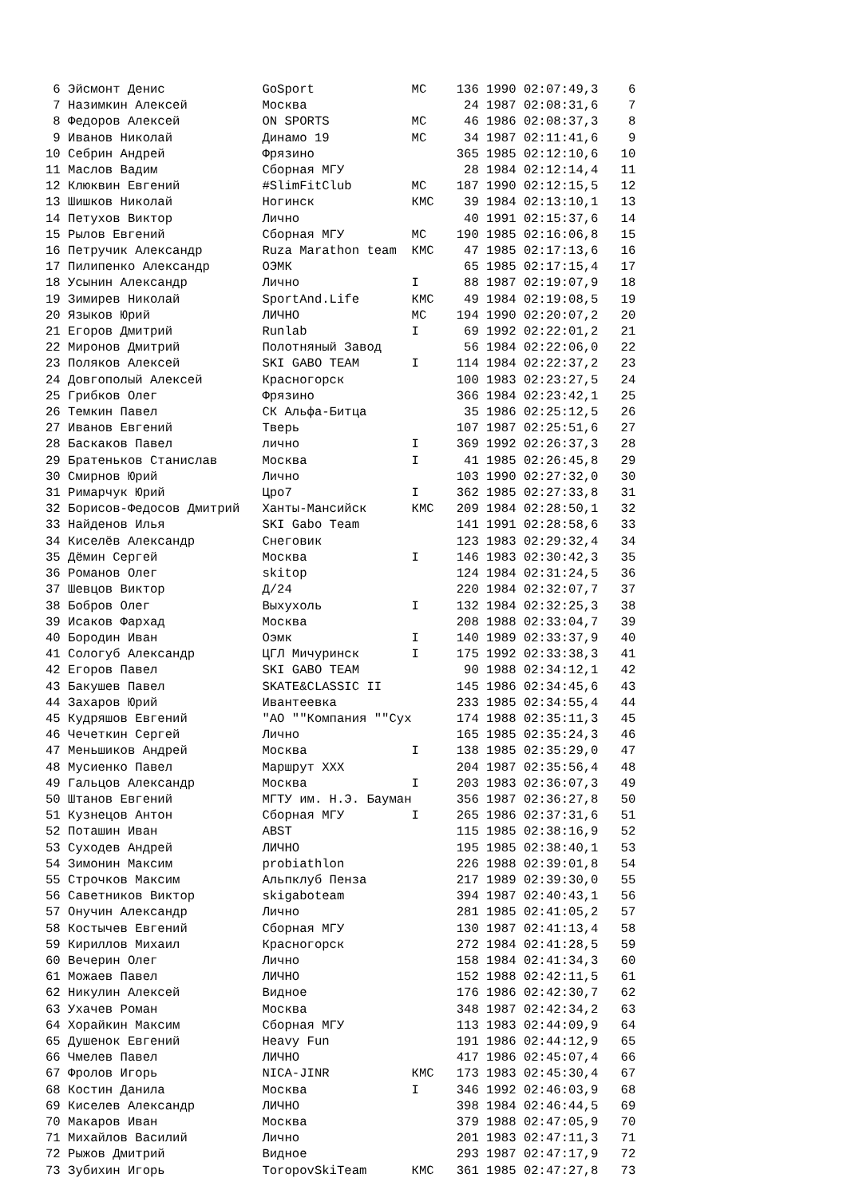6 Эйсмонт Денис             GoSport             МС    136 1990 02:07:49,3    6
 7 Назимкин Алексей          Москва                     24 1987 02:08:31,6    7
 8 Федоров Алексей           ON SPORTS           МС     46 1986 02:08:37,3    8
 9 Иванов Николай            Динамо 19           МС     34 1987 02:11:41,6    9
10 Себрин Андрей             Фрязино                   365 1985 02:12:10,6   10
11 Маслов Вадим              Сборная МГУ                28 1984 02:12:14,4   11
12 Клюквин Евгений           #SlimFitClub        МС    187 1990 02:12:15,5   12
13 Шишков Николай            Ногинск             КМС    39 1984 02:13:10,1   13
14 Петухов Виктор            Лично                      40 1991 02:15:37,6   14
15 Рылов Евгений             Сборная МГУ         МС    190 1985 02:16:06,8   15
16 Петручик Александр        Ruza Marathon team  КМС    47 1985 02:17:13,6   16
17 Пилипенко Александр       ОЭМК                       65 1985 02:17:15,4   17
18 Усынин Александр          Лично               I      88 1987 02:19:07,9   18
19 Зимирев Николай           SportAnd.Life       КМС    49 1984 02:19:08,5   19
20 Языков Юрий               ЛИЧНО               МС    194 1990 02:20:07,2   20
21 Егоров Дмитрий            Runlab              I      69 1992 02:22:01,2   21
22 Миронов Дмитрий           Полотняный Завод           56 1984 02:22:06,0   22
23 Поляков Алексей           SKI GABO TEAM       I     114 1984 02:22:37,2   23
24 Довгополый Алексей        Красногорск               100 1983 02:23:27,5   24
25 Грибков Олег              Фрязино                   366 1984 02:23:42,1   25
26 Темкин Павел              СК Альфа-Битца             35 1986 02:25:12,5   26
27 Иванов Евгений            Тверь                     107 1987 02:25:51,6   27
28 Баскаков Павел            лично               I     369 1992 02:26:37,3   28
29 Братеньков Станислав      Москва              I      41 1985 02:26:45,8   29
30 Смирнов Юрий              Лично                     103 1990 02:27:32,0   30
31 Римарчук Юрий             Цро7                I     362 1985 02:27:33,8   31
32 Борисов-Федосов Дмитрий   Ханты-Мансийск      КМС   209 1984 02:28:50,1   32
33 Найденов Илья             SKI Gabo Team             141 1991 02:28:58,6   33
34 Киселёв Александр         Снеговик                  123 1983 02:29:32,4   34
35 Дёмин Сергей              Москва              I     146 1983 02:30:42,3   35
36 Романов Олег              skitop                    124 1984 02:31:24,5   36
37 Шевцов Виктор             Д/24                      220 1984 02:32:07,7   37
38 Бобров Олег               Выхухоль            I     132 1984 02:32:25,3   38
39 Исаков Фархад             Москва                    208 1988 02:33:04,7   39
40 Бородин Иван              Оэмк                I     140 1989 02:33:37,9   40
41 Сологуб Александр         ЦГЛ Мичуринск       I     175 1992 02:33:38,3   41
42 Егоров Павел              SKI GABO TEAM              90 1988 02:34:12,1   42
43 Бакушев Павел             SKATE&CLASSIC II          145 1986 02:34:45,6   43
44 Захаров Юрий              Ивантеевка                233 1985 02:34:55,4   44
45 Кудряшов Евгений          "АО ""Компания ""Сух      174 1988 02:35:11,3   45
46 Чечеткин Сергей           Лично                     165 1985 02:35:24,3   46
47 Меньшиков Андрей          Москва              I     138 1985 02:35:29,0   47
48 Мусиенко Павел            Маршрут XXX               204 1987 02:35:56,4   48
49 Гальцов Александр         Москва              I     203 1983 02:36:07,3   49
50 Штанов Евгений            МГТУ им. Н.Э. Бауман      356 1987 02:36:27,8   50
51 Кузнецов Антон            Сборная МГУ         I     265 1986 02:37:31,6   51
52 Поташин Иван              ABST                      115 1985 02:38:16,9   52
53 Суходев Андрей            ЛИЧНО                     195 1985 02:38:40,1   53
54 Зимонин Максим            probiathlon               226 1988 02:39:01,8   54
55 Строчков Максим           Альпклуб Пенза            217 1989 02:39:30,0   55
56 Саветников Виктор         skigaboteam               394 1987 02:40:43,1   56
57 Онучин Александр          Лично                     281 1985 02:41:05,2   57
58 Костычев Евгений          Сборная МГУ               130 1987 02:41:13,4   58
59 Кириллов Михаил           Красногорск               272 1984 02:41:28,5   59
60 Вечерин Олег              Лично                     158 1984 02:41:34,3   60
61 Можаев Павел              ЛИЧНО                     152 1988 02:42:11,5   61
62 Никулин Алексей           Видное                    176 1986 02:42:30,7   62
63 Ухачев Роман              Москва                    348 1987 02:42:34,2   63
64 Хорайкин Максим           Сборная МГУ               113 1983 02:44:09,9   64
65 Душенок Евгений           Heavy Fun                 191 1986 02:44:12,9   65
66 Чмелев Павел              ЛИЧНО                     417 1986 02:45:07,4   66
67 Фролов Игорь              NICA-JINR           КМС   173 1983 02:45:30,4   67
68 Костин Данила             Москва              I     346 1992 02:46:03,9   68
69 Киселев Александр         ЛИЧНО                     398 1984 02:46:44,5   69
70 Макаров Иван              Москва                    379 1988 02:47:05,9   70
71 Михайлов Василий          Лично                     201 1983 02:47:11,3   71
72 Рыжов Дмитрий             Видное                    293 1987 02:47:17,9   72
73 Зубихин Игорь             ToropovSkiTeam      КМС   361 1985 02:47:27,8   73